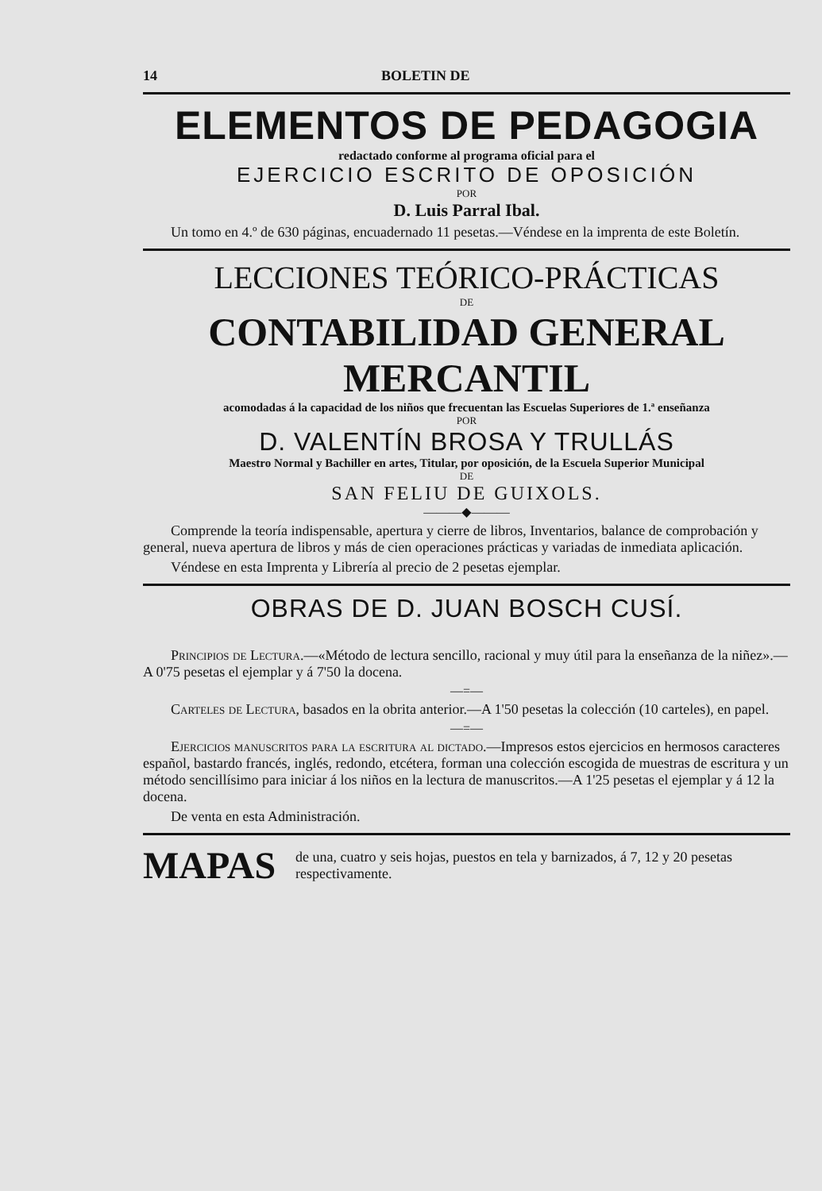14 BOLETIN DE
ELEMENTOS DE PEDAGOGIA
redactado conforme al programa oficial para el
EJERCICIO ESCRITO DE OPOSICIÓN
POR
D. Luis Parral Ibal.
Un tomo en 4.º de 630 páginas, encuadernado 11 pesetas.—Véndese en la imprenta de este Boletín.
LECCIONES TEÓRICO-PRÁCTICAS
DE
CONTABILIDAD GENERAL MERCANTIL
acomodadas á la capacidad de los niños que frecuentan las Escuelas Superiores de 1.ª enseñanza
POR
D. VALENTÍN BROSA Y TRULLÁS
Maestro Normal y Bachiller en artes, Titular, por oposición, de la Escuela Superior Municipal
DE
SAN FELIU DE GUIXOLS.
———◆———
Comprende la teoría indispensable, apertura y cierre de libros, Inventarios, balance de comprobación y general, nueva apertura de libros y más de cien operaciones prácticas y variadas de inmediata aplicación.
Véndese en esta Imprenta y Librería al precio de 2 pesetas ejemplar.
OBRAS DE D. JUAN BOSCH CUSÍ.
Principios de Lectura.—«Método de lectura sencillo, racional y muy útil para la enseñanza de la niñez».—A 0'75 pesetas el ejemplar y á 7'50 la docena.
—=—
Carteles de Lectura, basados en la obrita anterior.—A 1'50 pesetas la colección (10 carteles), en papel.
—=—
Ejercicios manuscritos para la escritura al dictado.—Impresos estos ejercicios en hermosos caracteres español, bastardo francés, inglés, redondo, etcétera, forman una colección escogida de muestras de escritura y un método sencillísimo para iniciar á los niños en la lectura de manuscritos.—A 1'25 pesetas el ejemplar y á 12 la docena.
De venta en esta Administración.
MAPAS
de una, cuatro y seis hojas, puestos en tela y barnizados, á 7, 12 y 20 pesetas respectivamente.